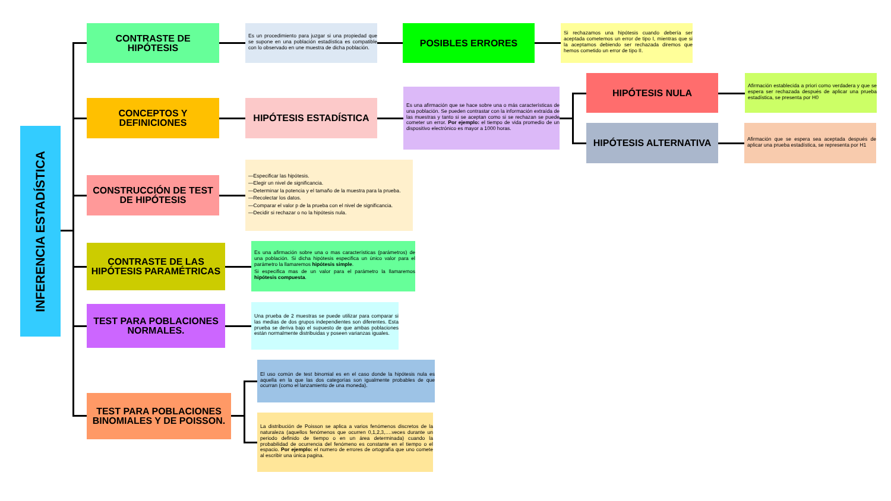INFERENCIA ESTADÍSTICA
CONTRASTE DE HIPÓTESIS
Es un procedimiento para juzgar si una propiedad que se supone en una población estadística es compatible con lo observado en une muestra de dicha población.
POSIBLES ERRORES
Si rechazamos una hipótesis cuando debería ser aceptada cometemos un error de tipo I, mientras que si la aceptamos debiendo ser rechazada diremos que hemos cometido un error de tipo II.
CONCEPTOS Y DEFINICIONES
HIPÓTESIS ESTADÍSTICA
Es una afirmación que se hace sobre una o más características de una población. Se pueden contrastar con la información extraída de las muestras y tanto si se aceptan como si se rechazan se puede cometer un error. Por ejemplo: el tiempo de vida promedio de un dispositivo electrónico es mayor a 1000 horas.
HIPÓTESIS NULA
Afirmación establecida a priori como verdadera y que se espera ser rechazada después de aplicar una prueba estadística, se presenta por H0
HIPÓTESIS ALTERNATIVA
Afirmación que se espera sea aceptada después de aplicar una prueba estadística, se representa por H1
CONSTRUCCIÓN DE TEST DE HIPÓTESIS
—Especificar las hipótesis.
—Elegir un nivel de significancia.
—Determinar la potencia y el tamaño de la muestra para la prueba.
—Recolectar los datos.
—Comparar el valor p de la prueba con el nivel de significancia.
—Decidir si rechazar o no la hipótesis nula.
CONTRASTE DE LAS HIPÓTESIS PARAMÉTRICAS
Es una afirmación sobre una o mas características (parámetros) de una población. Si dicha hipótesis especifica un único valor para el parámetro la llamaremos hipótesis simple.
Si especifica mas de un valor para el parámetro la llamaremos hipótesis compuesta.
TEST PARA POBLACIONES NORMALES.
Una prueba de 2 muestras se puede utilizar para comparar si las medias de dos grupos independientes son diferentes. Esta prueba se deriva bajo el supuesto de que ambas poblaciones están normalmente distribuidas y poseen varianzas iguales.
TEST PARA POBLACIONES BINOMIALES Y DE POISSON.
El uso común de test binomial es en el caso donde la hipótesis nula es aquella en la que las dos categorías son igualmente probables de que ocurran (como el lanzamiento de una moneda).
La distribución de Poisson se aplica a varios fenómenos discretos de la naturaleza (aquellos fenómenos que ocurren 0,1,2,3,….veces durante un periodo definido de tiempo o en un área determinada) cuando la probabilidad de ocurrencia del fenómeno es constante en el tiempo o el espacio. Por ejemplo: el numero de errores de ortografía que uno comete al escribir una única pagina.